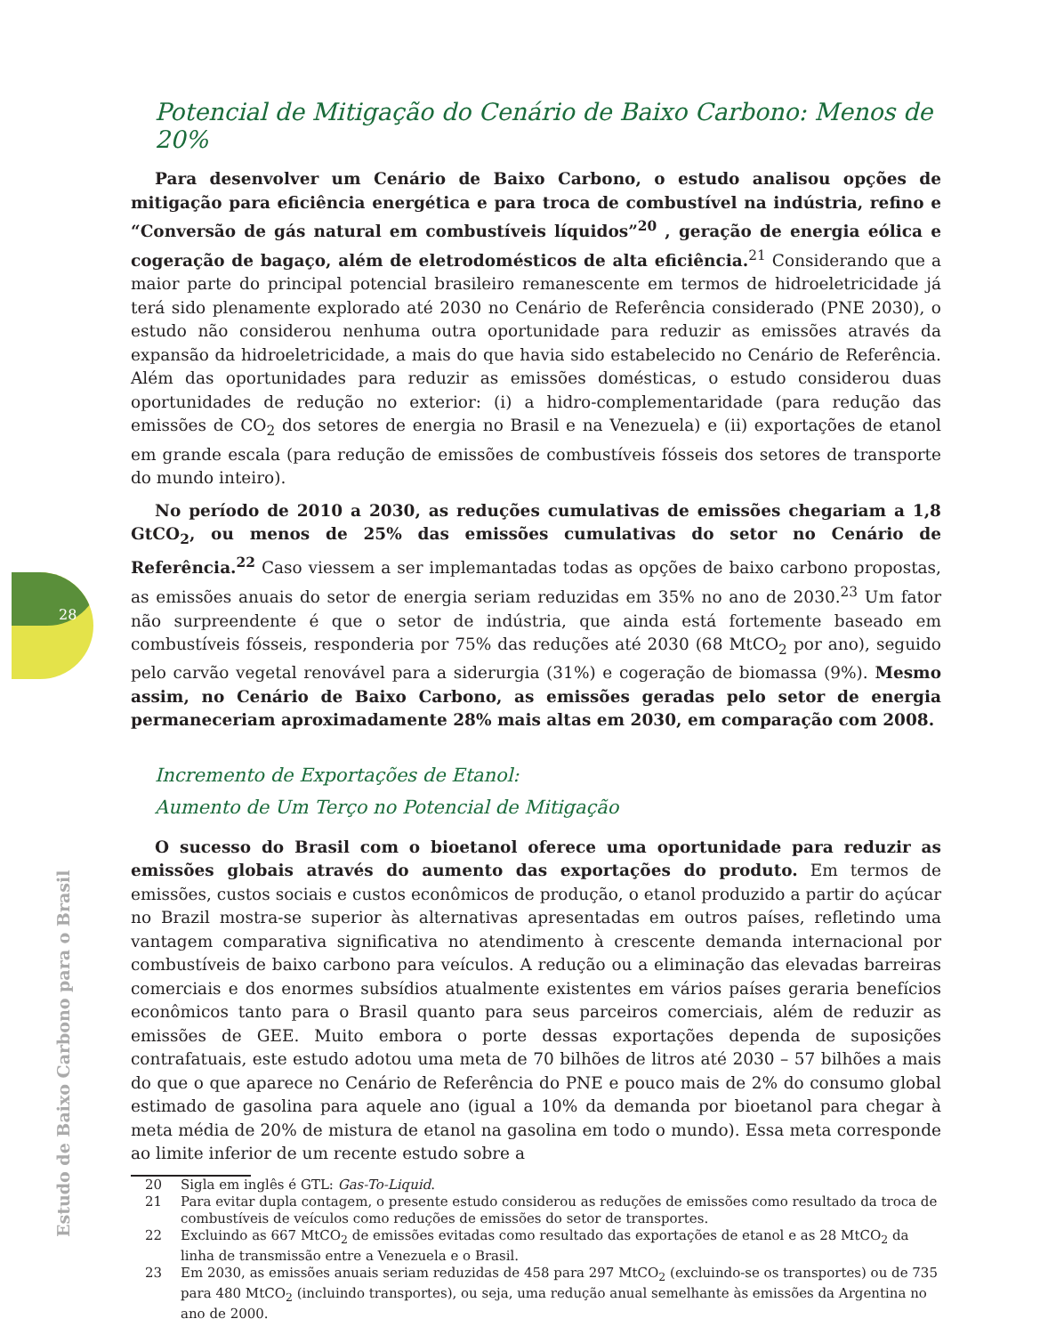28
Estudo de Baixo Carbono para o Brasil
Potencial de Mitigação do Cenário de Baixo Carbono: Menos de 20%
Para desenvolver um Cenário de Baixo Carbono, o estudo analisou opções de mitigação para eficiência energética e para troca de combustível na indústria, refino e “Conversão de gás natural em combustíveis líquidos”<sup>20</sup> , geração de energia eólica e cogeração de bagaço, além de eletrodomésticos de alta eficiência.<sup>21</sup> Considerando que a maior parte do principal potencial brasileiro remanescente em termos de hidroeletricidade já terá sido plenamente explorado até 2030 no Cenário de Referência considerado (PNE 2030), o estudo não considerou nenhuma outra oportunidade para reduzir as emissões através da expansão da hidroeletricidade, a mais do que havia sido estabelecido no Cenário de Referência. Além das oportunidades para reduzir as emissões domésticas, o estudo considerou duas oportunidades de redução no exterior: (i) a hidro-complementaridade (para redução das emissões de CO<sub>2</sub> dos setores de energia no Brasil e na Venezuela) e (ii) exportações de etanol em grande escala (para redução de emissões de combustíveis fósseis dos setores de transporte do mundo inteiro).
No período de 2010 a 2030, as reduções cumulativas de emissões chegariam a 1,8 GtCO<sub>2</sub>, ou menos de 25% das emissões cumulativas do setor no Cenário de Referência.<sup>22</sup> Caso viessem a ser implemantadas todas as opções de baixo carbono propostas, as emissões anuais do setor de energia seriam reduzidas em 35% no ano de 2030.<sup>23</sup> Um fator não surpreendente é que o setor de indústria, que ainda está fortemente baseado em combustíveis fósseis, responderia por 75% das reduções até 2030 (68 MtCO<sub>2</sub> por ano), seguido pelo carvão vegetal renovável para a siderurgia (31%) e cogeração de biomassa (9%). Mesmo assim, no Cenário de Baixo Carbono, as emissões geradas pelo setor de energia permaneceriam aproximadamente 28% mais altas em 2030, em comparação com 2008.
Incremento de Exportações de Etanol:
Aumento de Um Terço no Potencial de Mitigação
O sucesso do Brasil com o bioetanol oferece uma oportunidade para reduzir as emissões globais através do aumento das exportações do produto. Em termos de emissões, custos sociais e custos econômicos de produção, o etanol produzido a partir do açúcar no Brazil mostra-se superior às alternativas apresentadas em outros países, refletindo uma vantagem comparativa significativa no atendimento à crescente demanda internacional por combustíveis de baixo carbono para veículos. A redução ou a eliminação das elevadas barreiras comerciais e dos enormes subsídios atualmente existentes em vários países geraria benefícios econômicos tanto para o Brasil quanto para seus parceiros comerciais, além de reduzir as emissões de GEE. Muito embora o porte dessas exportações dependa de suposições contrafatuais, este estudo adotou uma meta de 70 bilhões de litros até 2030 – 57 bilhões a mais do que o que aparece no Cenário de Referência do PNE e pouco mais de 2% do consumo global estimado de gasolina para aquele ano (igual a 10% da demanda por bioetanol para chegar à meta média de 20% de mistura de etanol na gasolina em todo o mundo). Essa meta corresponde ao limite inferior de um recente estudo sobre a
20 Sigla em inglês é GTL: Gas-To-Liquid.
21 Para evitar dupla contagem, o presente estudo considerou as reduções de emissões como resultado da troca de combustíveis de veículos como reduções de emissões do setor de transportes.
22 Excluindo as 667 MtCO<sub>2</sub> de emissões evitadas como resultado das exportações de etanol e as 28 MtCO<sub>2</sub> da linha de transmissão entre a Venezuela e o Brasil.
23 Em 2030, as emissões anuais seriam reduzidas de 458 para 297 MtCO<sub>2</sub> (excluindo-se os transportes) ou de 735 para 480 MtCO<sub>2</sub> (incluindo transportes), ou seja, uma redução anual semelhante às emissões da Argentina no ano de 2000.